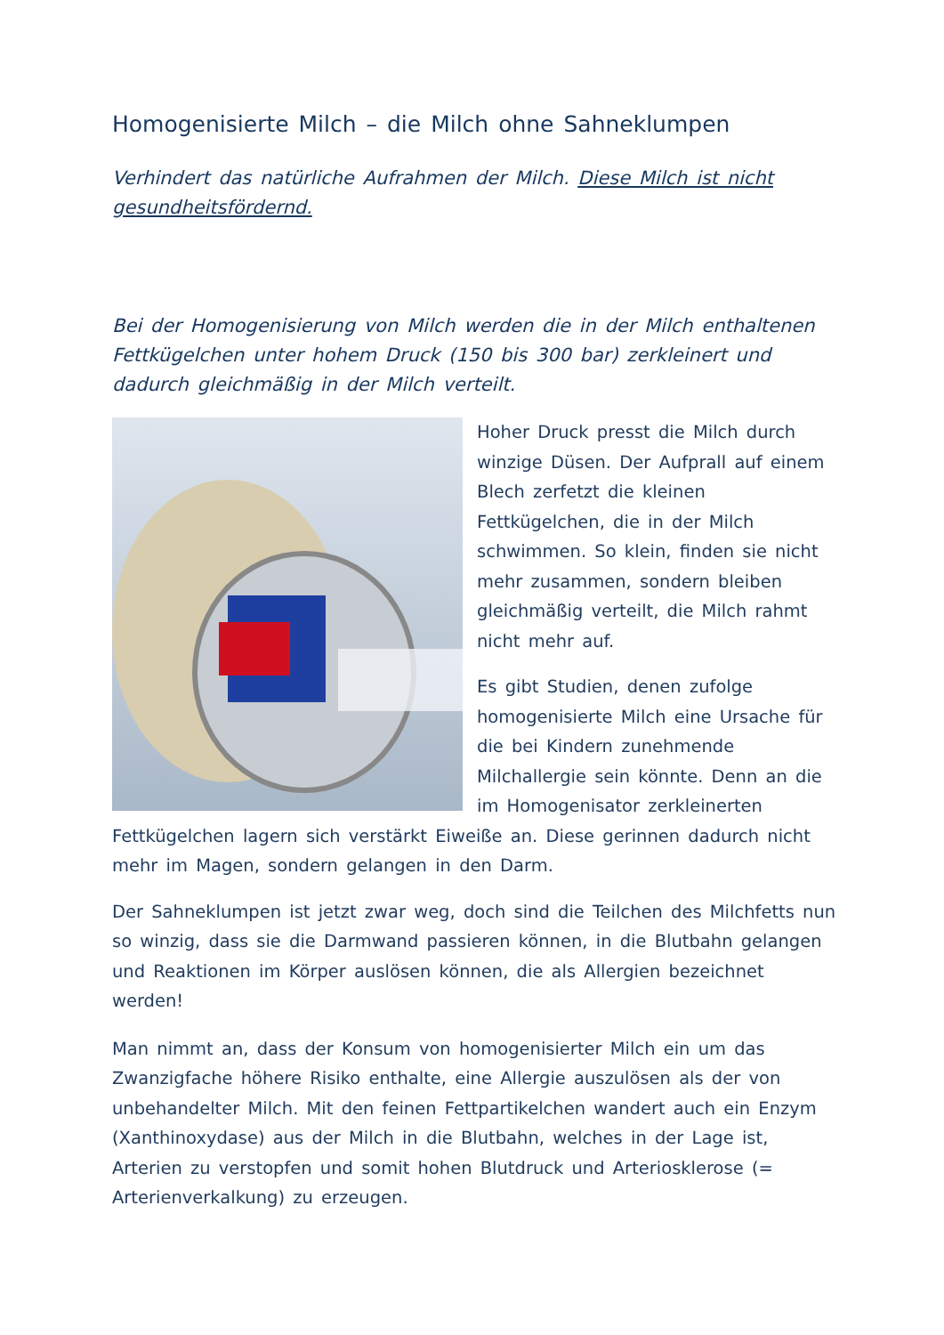Homogenisierte Milch – die Milch ohne Sahneklumpen
Verhindert das natürliche Aufrahmen der Milch. Diese Milch ist nicht gesundheitsfördernd.
Bei der Homogenisierung von Milch werden die in der Milch enthaltenen Fettkügelchen unter hohem Druck (150 bis 300 bar) zerkleinert und dadurch gleichmäßig in der Milch verteilt.
Hoher Druck presst die Milch durch winzige Düsen. Der Aufprall auf einem Blech zerfetzt die kleinen Fettkügelchen, die in der Milch schwimmen. So klein, finden sie nicht mehr zusammen, sondern bleiben gleichmäßig verteilt, die Milch rahmt nicht mehr auf.
Es gibt Studien, denen zufolge homogenisierte Milch eine Ursache für die bei Kindern zunehmende Milchallergie sein könnte. Denn an die im Homogenisator zerkleinerten Fettkügelchen lagern sich verstärkt Eiweiße an. Diese gerinnen dadurch nicht mehr im Magen, sondern gelangen in den Darm.
Der Sahneklumpen ist jetzt zwar weg, doch sind die Teilchen des Milchfetts nun so winzig, dass sie die Darmwand passieren können, in die Blutbahn gelangen und Reaktionen im Körper auslösen können, die als Allergien bezeichnet werden!
Man nimmt an, dass der Konsum von homogenisierter Milch ein um das Zwanzigfache höhere Risiko enthalte, eine Allergie auszulösen als der von unbehandelter Milch. Mit den feinen Fettpartikelchen wandert auch ein Enzym (Xanthinoxydase) aus der Milch in die Blutbahn, welches in der Lage ist, Arterien zu verstopfen und somit hohen Blutdruck und Arteriosklerose (= Arterienverkalkung) zu erzeugen.